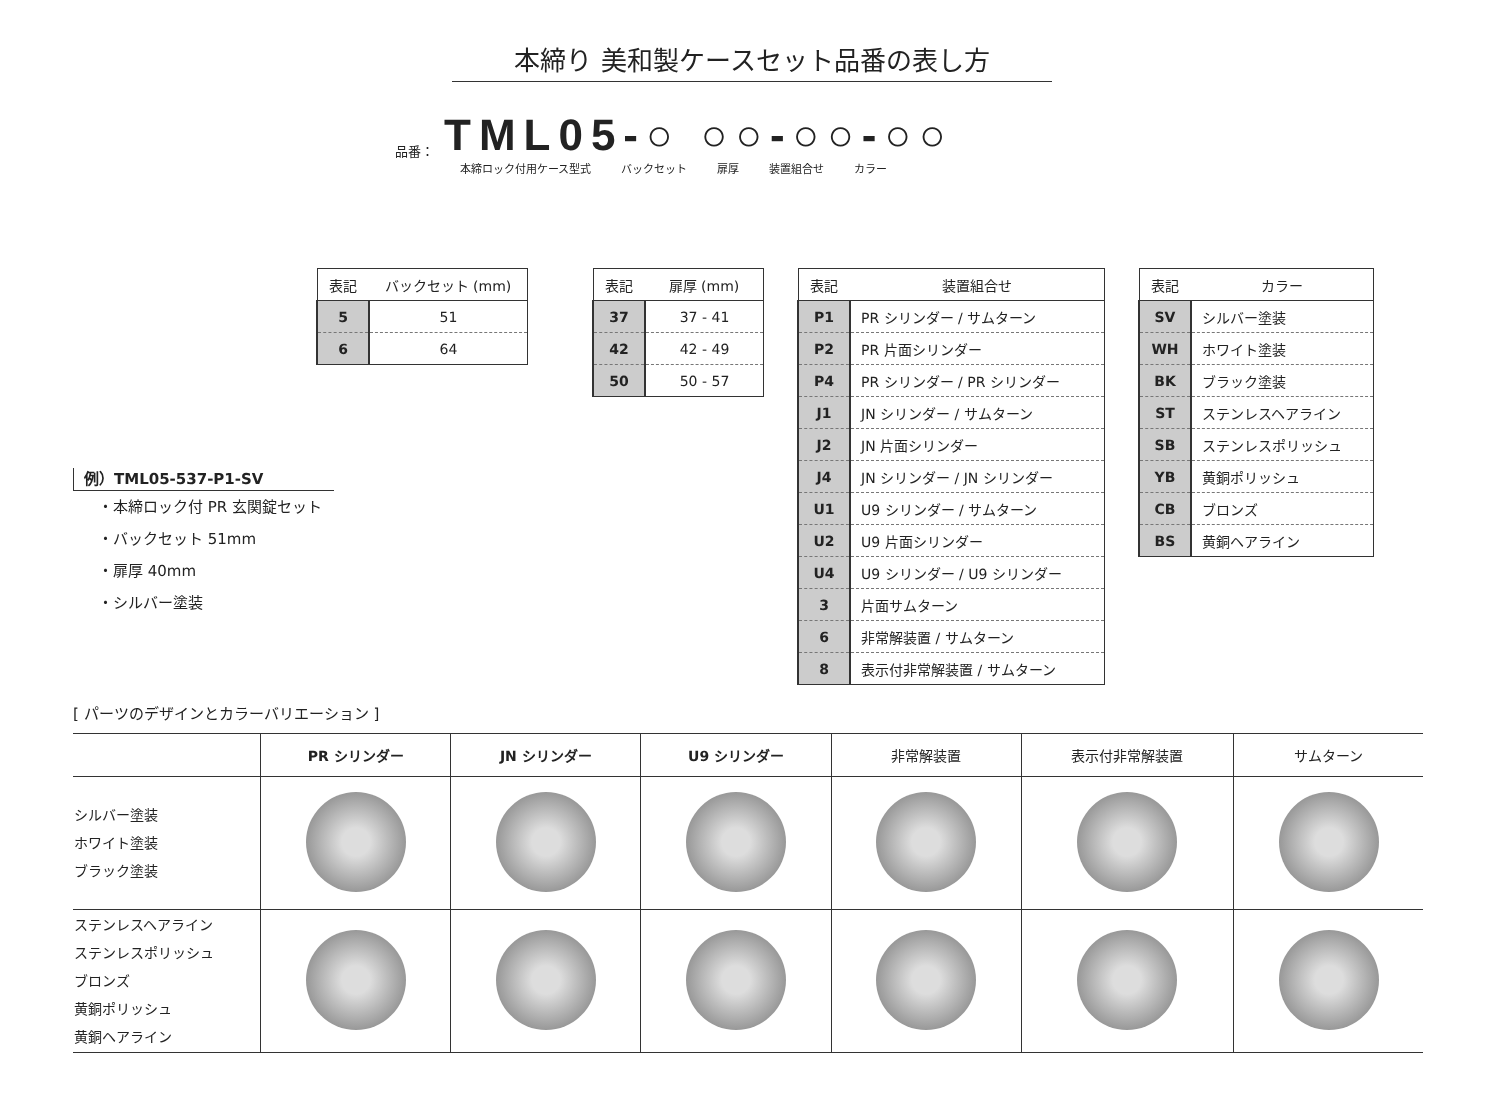本締り 美和製ケースセット品番の表し方
品番： TML05-○ ○○-○○-○○
本締ロック付用ケース型式 バックセット 扉厚 装置組合せ カラー
| 表記 | バックセット (mm) |
| --- | --- |
| 5 | 51 |
| 6 | 64 |
| 表記 | 扉厚 (mm) |
| --- | --- |
| 37 | 37 - 41 |
| 42 | 42 - 49 |
| 50 | 50 - 57 |
| 表記 | 装置組合せ |
| --- | --- |
| P1 | PR シリンダー / サムターン |
| P2 | PR 片面シリンダー |
| P4 | PR シリンダー / PR シリンダー |
| J1 | JN シリンダー / サムターン |
| J2 | JN 片面シリンダー |
| J4 | JN シリンダー / JN シリンダー |
| U1 | U9 シリンダー / サムターン |
| U2 | U9 片面シリンダー |
| U4 | U9 シリンダー / U9 シリンダー |
| 3 | 片面サムターン |
| 6 | 非常解装置 / サムターン |
| 8 | 表示付非常解装置 / サムターン |
| 表記 | カラー |
| --- | --- |
| SV | シルバー塗装 |
| WH | ホワイト塗装 |
| BK | ブラック塗装 |
| ST | ステンレスヘアライン |
| SB | ステンレスポリッシュ |
| YB | 黄銅ポリッシュ |
| CB | ブロンズ |
| BS | 黄銅ヘアライン |
例）TML05-537-P1-SV
・本締ロック付 PR 玄関錠セット
・バックセット 51mm
・扉厚 40mm
・シルバー塗装
[ パーツのデザインとカラーバリエーション ]
| | PR シリンダー | JN シリンダー | U9 シリンダー | 非常解装置 | 表示付非常解装置 | サムターン |
| --- | --- | --- | --- | --- | --- | --- |
| シルバー塗装 ホワイト塗装 ブラック塗装 | | | | | | |
| ステンレスヘアライン ステンレスポリッシュ ブロンズ 黄銅ポリッシュ 黄銅ヘアライン | | | | | | |